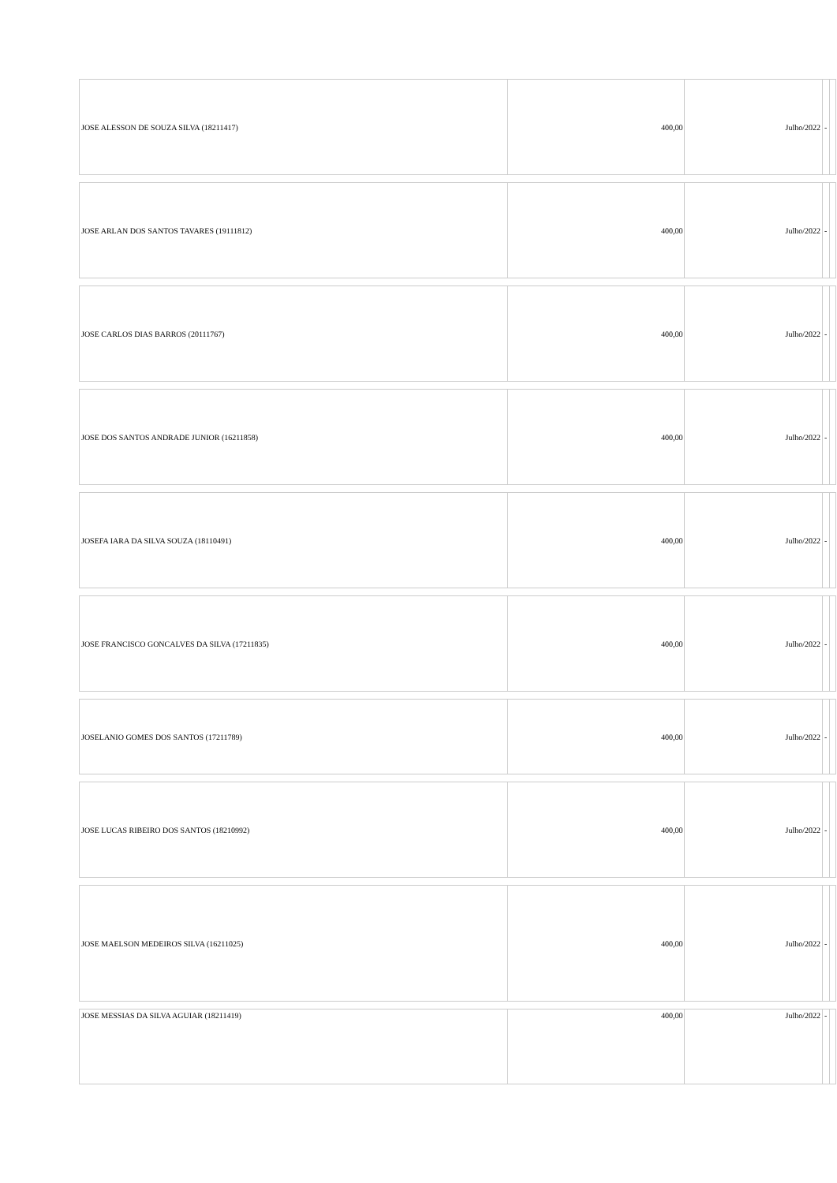| JOSE ALESSON DE SOUZA SILVA (18211417) | 400,00 | Julho/2022 | - | |
| JOSE ARLAN DOS SANTOS TAVARES (19111812) | 400,00 | Julho/2022 | - | |
| JOSE CARLOS DIAS BARROS (20111767) | 400,00 | Julho/2022 | - | |
| JOSE DOS SANTOS ANDRADE JUNIOR (16211858) | 400,00 | Julho/2022 | - | |
| JOSEFA IARA DA SILVA SOUZA (18110491) | 400,00 | Julho/2022 | - | |
| JOSE FRANCISCO GONCALVES DA SILVA (17211835) | 400,00 | Julho/2022 | - | |
| JOSELANIO GOMES DOS SANTOS (17211789) | 400,00 | Julho/2022 | - | |
| JOSE LUCAS RIBEIRO DOS SANTOS (18210992) | 400,00 | Julho/2022 | - | |
| JOSE MAELSON MEDEIROS SILVA (16211025) | 400,00 | Julho/2022 | - | |
| JOSE MESSIAS DA SILVA AGUIAR (18211419) | 400,00 | Julho/2022 | - | |